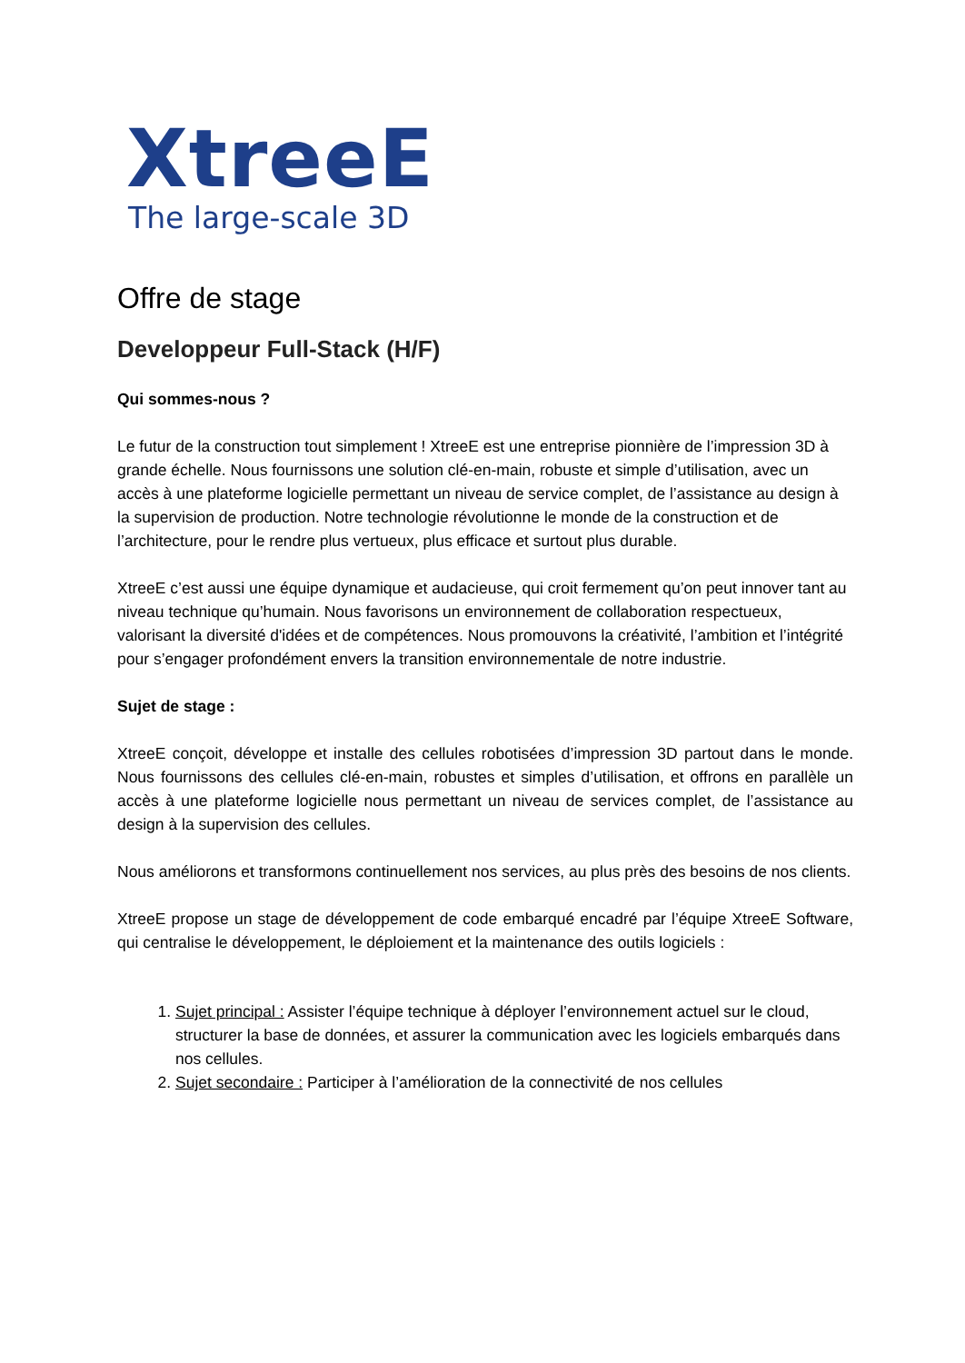XtreeE
The large-scale 3D
Offre de stage
Developpeur Full-Stack (H/F)
Qui sommes-nous ?
Le futur de la construction tout simplement ! XtreeE est une entreprise pionnière de l’impression 3D à grande échelle. Nous fournissons une solution clé-en-main, robuste et simple d’utilisation, avec un accès à une plateforme logicielle permettant un niveau de service complet, de l’assistance au design à la supervision de production. Notre technologie révolutionne le monde de la construction et de l’architecture, pour le rendre plus vertueux, plus efficace et surtout plus durable.
XtreeE c’est aussi une équipe dynamique et audacieuse, qui croit fermement qu’on peut innover tant au niveau technique qu’humain. Nous favorisons un environnement de collaboration respectueux, valorisant la diversité d'idées et de compétences. Nous promouvons la créativité, l’ambition et l’intégrité pour s’engager profondément envers la transition environnementale de notre industrie.
Sujet de stage :
XtreeE conçoit, développe et installe des cellules robotisées d’impression 3D partout dans le monde. Nous fournissons des cellules clé-en-main, robustes et simples d’utilisation, et offrons en parallèle un accès à une plateforme logicielle nous permettant un niveau de services complet, de l’assistance au design à la supervision des cellules.
Nous améliorons et transformons continuellement nos services, au plus près des besoins de nos clients.
XtreeE propose un stage de développement de code embarqué encadré par l’équipe XtreeE Software, qui centralise le développement, le déploiement et la maintenance des outils logiciels :
1. Sujet principal : Assister l’équipe technique à déployer l’environnement actuel sur le cloud, structurer la base de données, et assurer la communication avec les logiciels embarqués dans nos cellules.
2. Sujet secondaire : Participer à l’amélioration de la connectivité de nos cellules